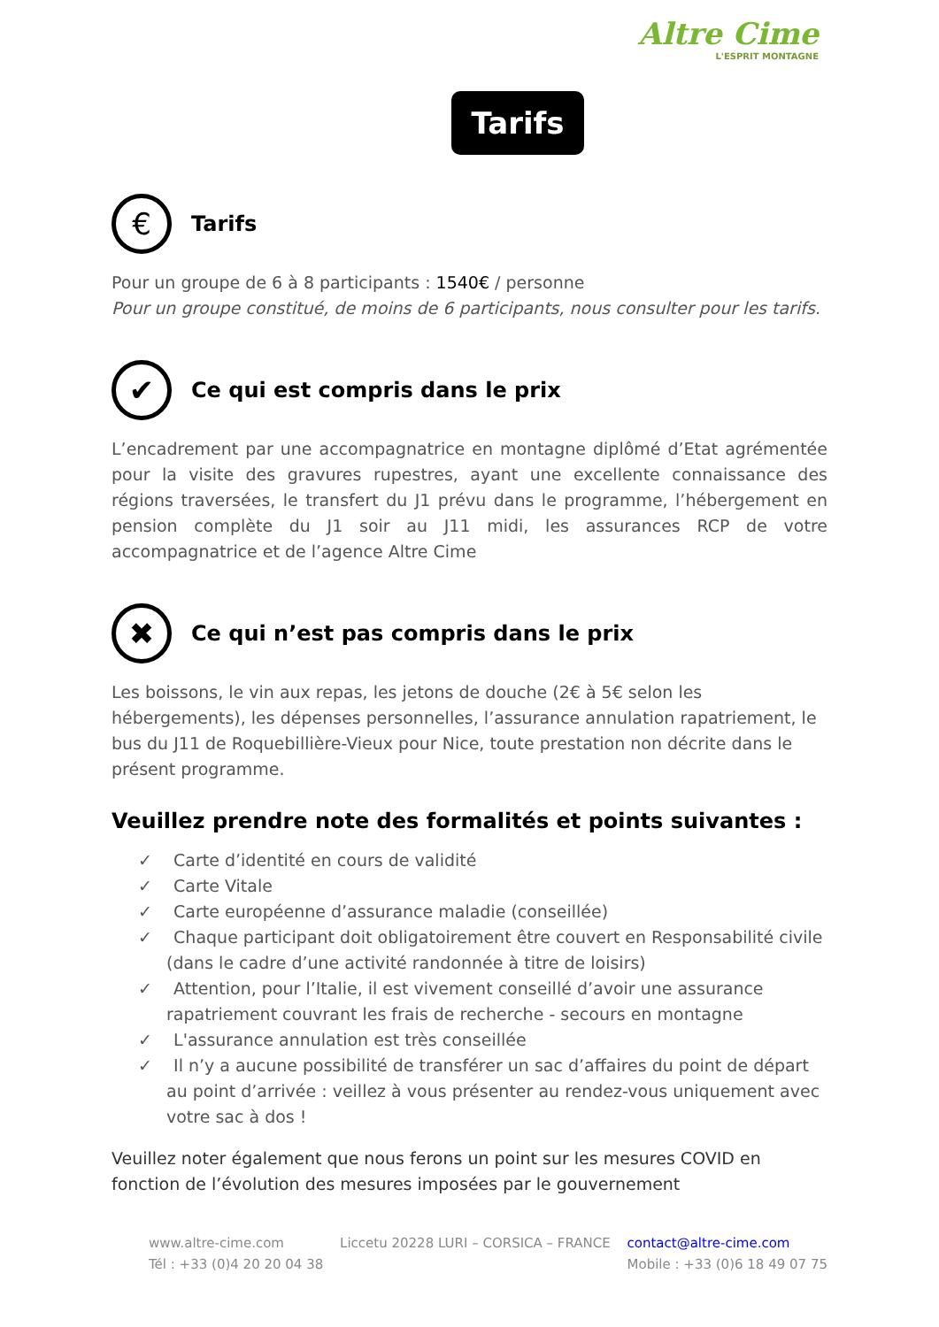Altre Cime
L'ESPRIT MONTAGNE
Tarifs
€
Tarifs
Pour un groupe de 6 à 8 participants : 1540€ / personne
Pour un groupe constitué, de moins de 6 participants, nous consulter pour les tarifs.
✔
Ce qui est compris dans le prix
L’encadrement par une accompagnatrice en montagne diplômé d’Etat agrémentée pour la visite des gravures rupestres, ayant une excellente connaissance des régions traversées, le transfert du J1 prévu dans le programme, l’hébergement en pension complète du J1 soir au J11 midi, les assurances RCP de votre accompagnatrice et de l’agence Altre Cime
✖
Ce qui n’est pas compris dans le prix
Les boissons, le vin aux repas, les jetons de douche (2€ à 5€ selon les hébergements), les dépenses personnelles, l’assurance annulation rapatriement, le bus du J11 de Roquebillière-Vieux pour Nice, toute prestation non décrite dans le présent programme.
Veuillez prendre note des formalités et points suivantes :
✓ Carte d’identité en cours de validité
✓ Carte Vitale
✓ Carte européenne d’assurance maladie (conseillée)
✓ Chaque participant doit obligatoirement être couvert en Responsabilité civile (dans le cadre d’une activité randonnée à titre de loisirs)
✓ Attention, pour l’Italie, il est vivement conseillé d’avoir une assurance rapatriement couvrant les frais de recherche - secours en montagne
✓ L'assurance annulation est très conseillée
✓ Il n’y a aucune possibilité de transférer un sac d’affaires du point de départ au point d’arrivée : veillez à vous présenter au rendez-vous uniquement avec votre sac à dos !
Veuillez noter également que nous ferons un point sur les mesures COVID en fonction de l’évolution des mesures imposées par le gouvernement
www.altre-cime.com
Tél : +33 (0)4 20 20 04 38
Liccetu 20228 LURI – CORSICA – FRANCE
contact@altre-cime.com
Mobile : +33 (0)6 18 49 07 75